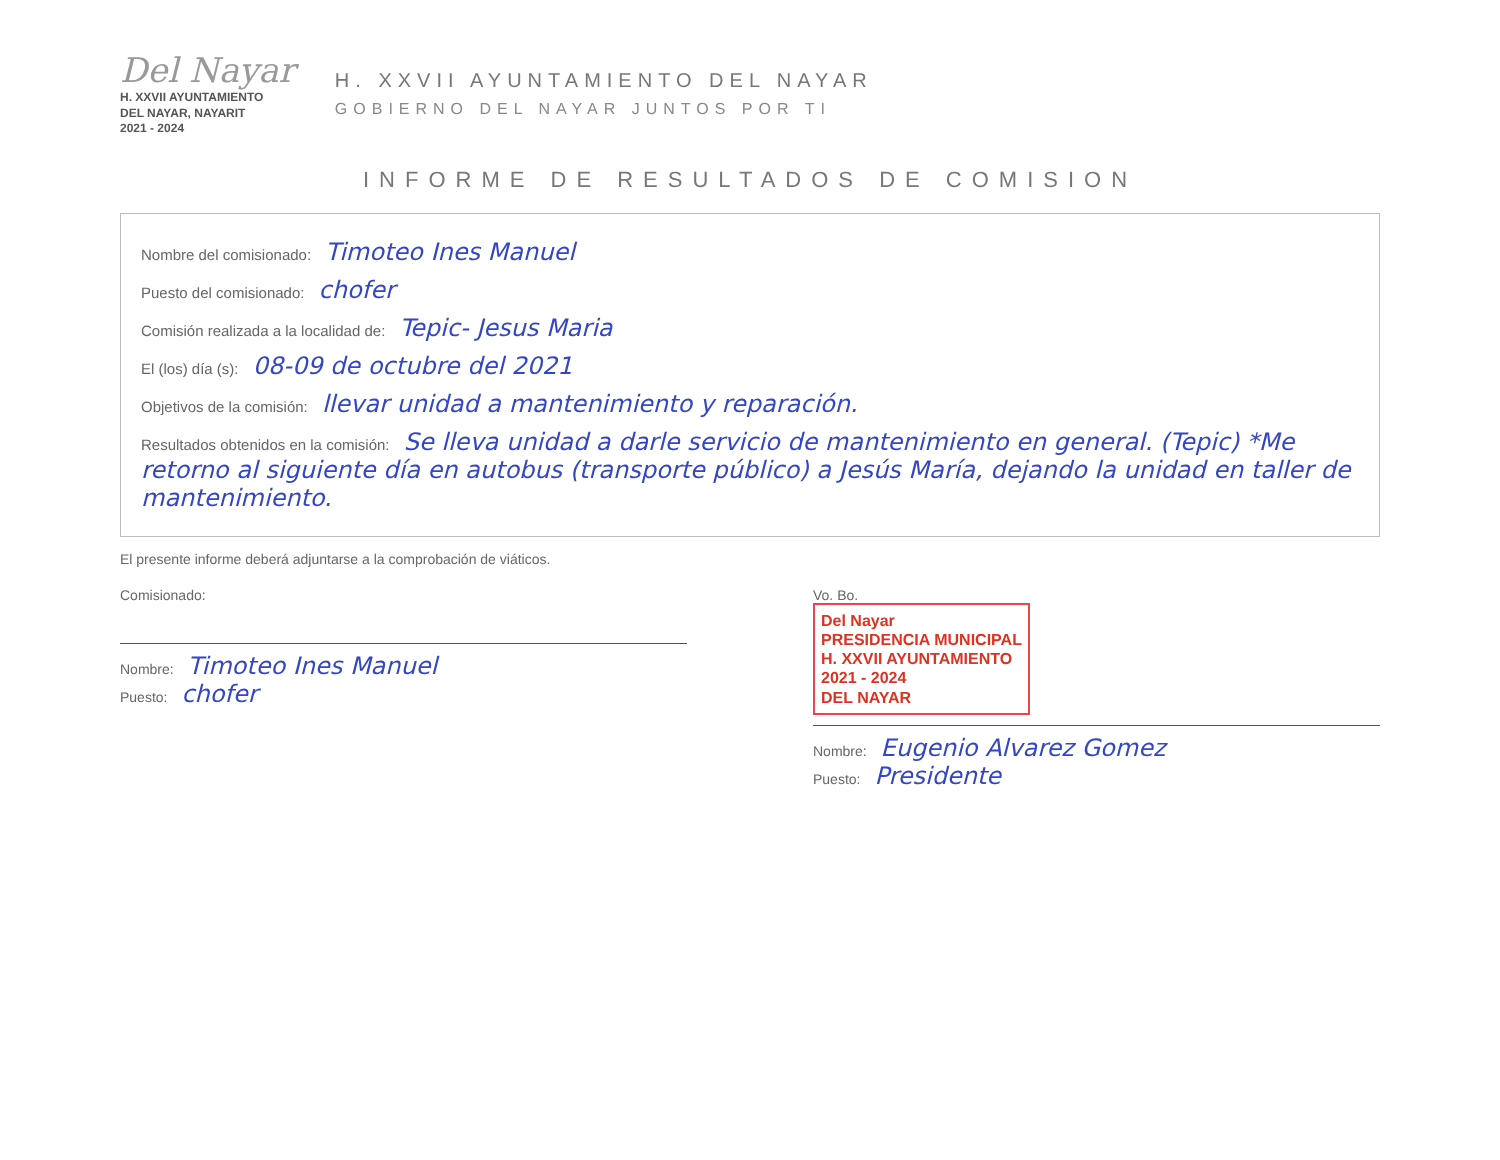Del Nayar
H. XXVII AYUNTAMIENTO
DEL NAYAR, NAYARIT
2021 - 2024
H. XXVII AYUNTAMIENTO DEL NAYAR
GOBIERNO DEL NAYAR JUNTOS POR TI
INFORME DE RESULTADOS DE COMISION
Nombre del comisionado: Timoteo Ines Manuel
Puesto del comisionado: chofer
Comisión realizada a la localidad de: Tepic- Jesus Maria
El (los) día (s): 08-09 de octubre del 2021
Objetivos de la comisión: llevar unidad a mantenimiento y reparación.
Resultados obtenidos en la comisión: Se lleva unidad a darle servicio de mantenimiento en general. (Tepic) *Me retorno al siguiente día en autobus (transporte público) a Jesús María, dejando la unidad en taller de mantenimiento.
El presente informe deberá adjuntarse a la comprobación de viáticos.
Comisionado:
Nombre: Timoteo Ines Manuel
Puesto: chofer
Vo. Bo.
Del Nayar
PRESIDENCIA MUNICIPAL
H. XXVII AYUNTAMIENTO
2021 - 2024
DEL NAYAR
Nombre: Eugenio Alvarez Gomez
Puesto: Presidente